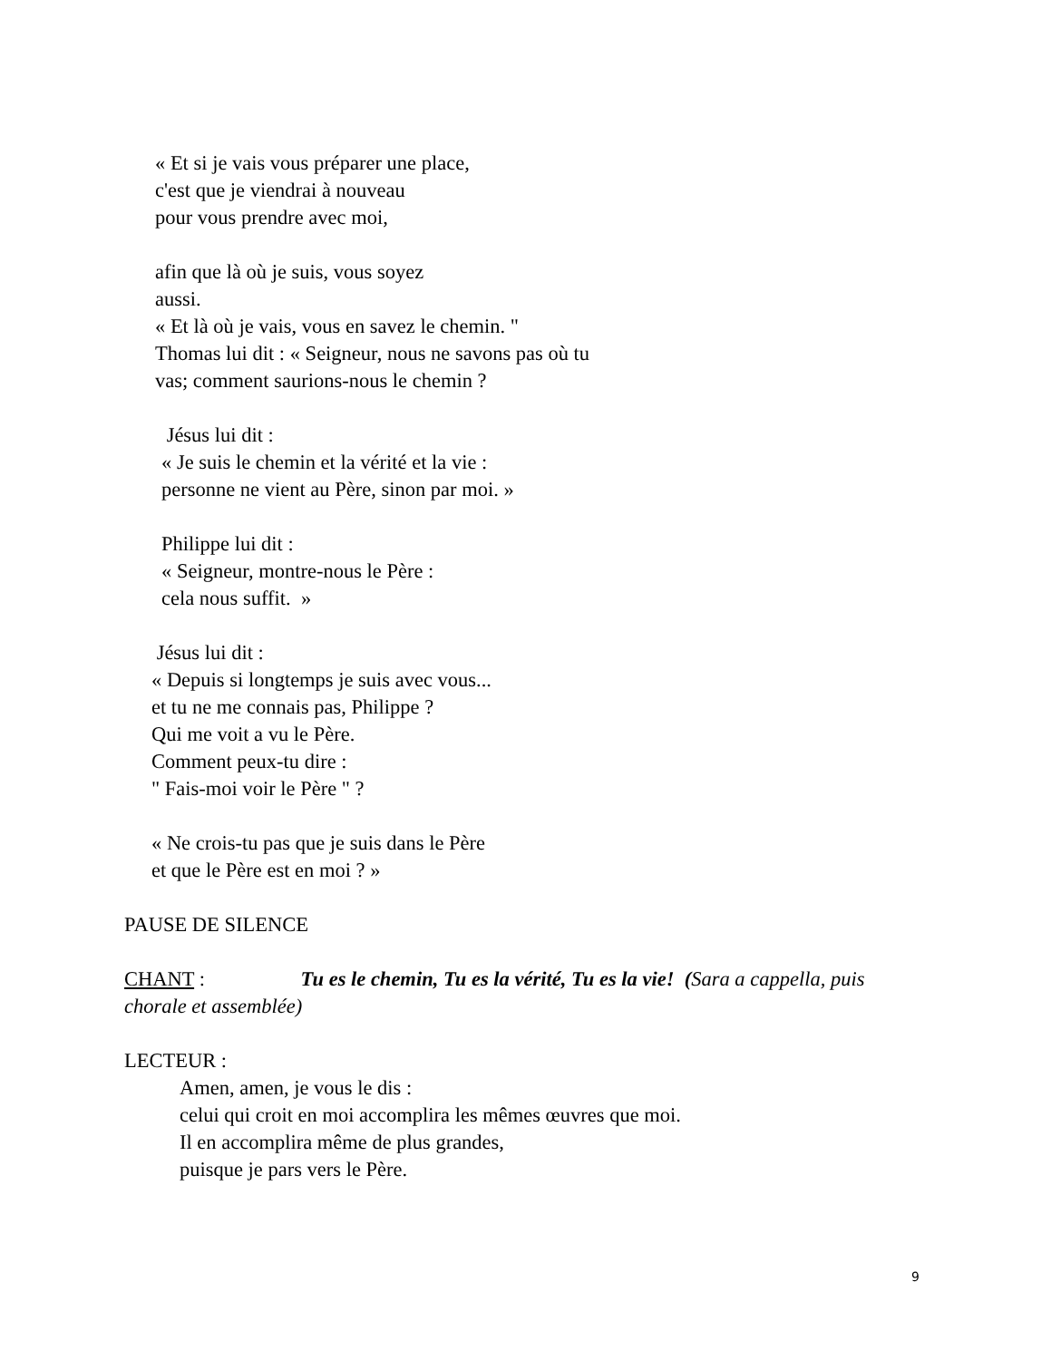« Et si je vais vous préparer une place,
c'est que je viendrai à nouveau
pour vous prendre avec moi,
afin que là où je suis, vous soyez
aussi.
« Et là où je vais, vous en savez le chemin. "
Thomas lui dit : « Seigneur, nous ne savons pas où tu
vas; comment saurions-nous le chemin ?
Jésus lui dit :
« Je suis le chemin et la vérité et la vie :
personne ne vient au Père, sinon par moi. »
Philippe lui dit :
« Seigneur, montre-nous le Père :
cela nous suffit. »
Jésus lui dit :
« Depuis si longtemps je suis avec vous...
et tu ne me connais pas, Philippe ?
Qui me voit a vu le Père.
Comment peux-tu dire :
" Fais-moi voir le Père " ?
« Ne crois-tu pas que je suis dans le Père
et que le Père est en moi ? »
PAUSE DE SILENCE
CHANT : Tu es le chemin, Tu es la vérité, Tu es la vie! (Sara a cappella, puis chorale et assemblée)
LECTEUR :
Amen, amen, je vous le dis :
celui qui croit en moi accomplira les mêmes œuvres que moi.
Il en accomplira même de plus grandes,
puisque je pars vers le Père.
9